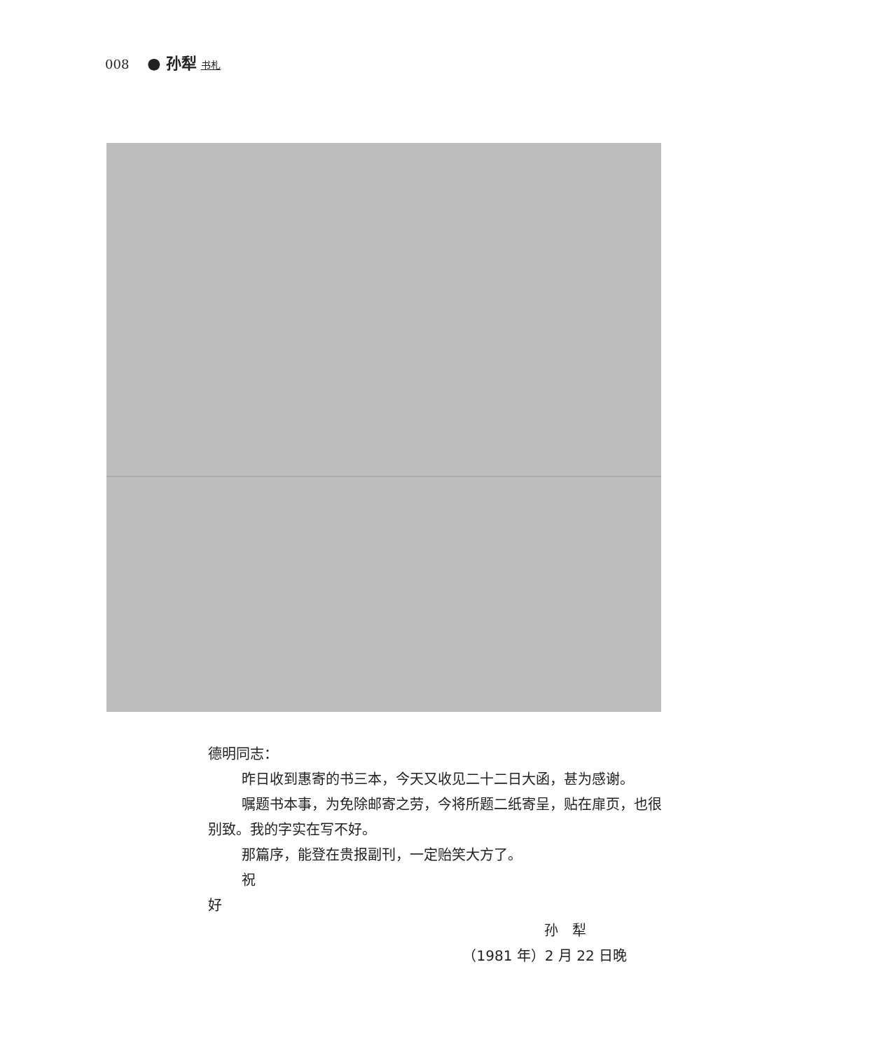008 ● 孙犁 书札
德明同志：
昨日收到惠寄的书三本，今天又收见二十二日大函，甚为感谢。
嘱题书本事，为免除邮寄之劳，今将所题二纸寄呈，贴在扉页，也很别致。我的字实在写不好。
那篇序，能登在贵报副刊，一定贻笑大方了。
祝
好
孙　犁
（1981 年）2 月 22 日晚